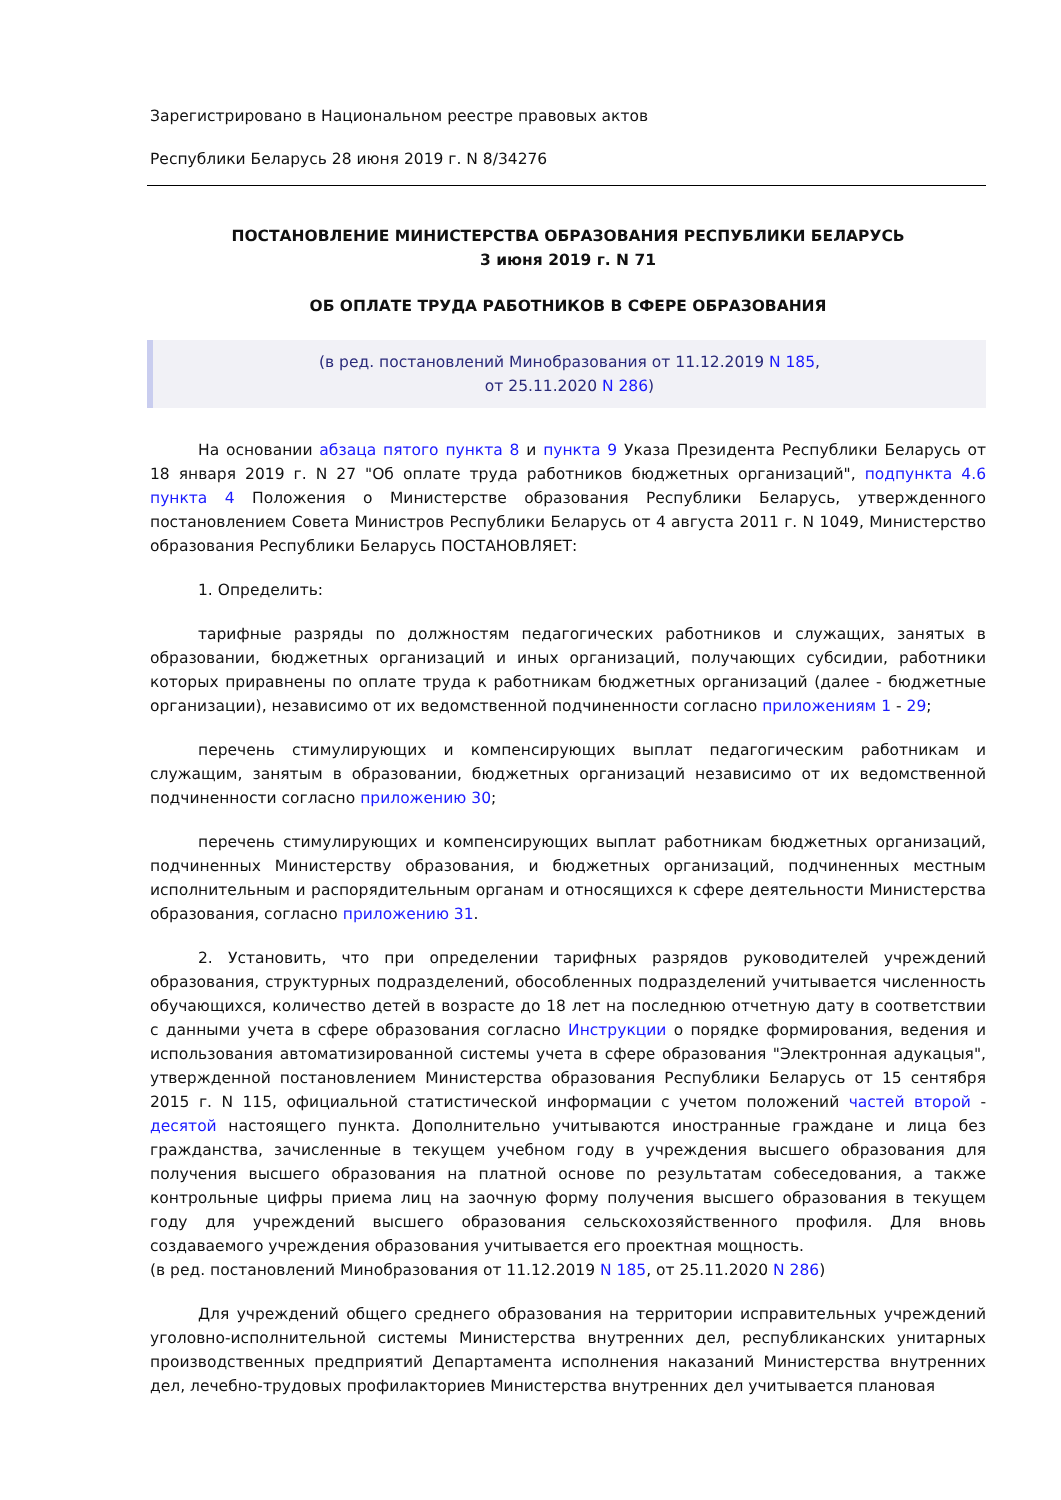Зарегистрировано в Национальном реестре правовых актов
Республики Беларусь 28 июня 2019 г. N 8/34276
ПОСТАНОВЛЕНИЕ МИНИСТЕРСТВА ОБРАЗОВАНИЯ РЕСПУБЛИКИ БЕЛАРУСЬ
3 июня 2019 г. N 71
ОБ ОПЛАТЕ ТРУДА РАБОТНИКОВ В СФЕРЕ ОБРАЗОВАНИЯ
(в ред. постановлений Минобразования от 11.12.2019 N 185,
от 25.11.2020 N 286)
На основании абзаца пятого пункта 8 и пункта 9 Указа Президента Республики Беларусь от 18 января 2019 г. N 27 "Об оплате труда работников бюджетных организаций", подпункта 4.6 пункта 4 Положения о Министерстве образования Республики Беларусь, утвержденного постановлением Совета Министров Республики Беларусь от 4 августа 2011 г. N 1049, Министерство образования Республики Беларусь ПОСТАНОВЛЯЕТ:
1. Определить:
тарифные разряды по должностям педагогических работников и служащих, занятых в образовании, бюджетных организаций и иных организаций, получающих субсидии, работники которых приравнены по оплате труда к работникам бюджетных организаций (далее - бюджетные организации), независимо от их ведомственной подчиненности согласно приложениям 1 - 29;
перечень стимулирующих и компенсирующих выплат педагогическим работникам и служащим, занятым в образовании, бюджетных организаций независимо от их ведомственной подчиненности согласно приложению 30;
перечень стимулирующих и компенсирующих выплат работникам бюджетных организаций, подчиненных Министерству образования, и бюджетных организаций, подчиненных местным исполнительным и распорядительным органам и относящихся к сфере деятельности Министерства образования, согласно приложению 31.
2. Установить, что при определении тарифных разрядов руководителей учреждений образования, структурных подразделений, обособленных подразделений учитывается численность обучающихся, количество детей в возрасте до 18 лет на последнюю отчетную дату в соответствии с данными учета в сфере образования согласно Инструкции о порядке формирования, ведения и использования автоматизированной системы учета в сфере образования "Электронная адукацыя", утвержденной постановлением Министерства образования Республики Беларусь от 15 сентября 2015 г. N 115, официальной статистической информации с учетом положений частей второй - десятой настоящего пункта. Дополнительно учитываются иностранные граждане и лица без гражданства, зачисленные в текущем учебном году в учреждения высшего образования для получения высшего образования на платной основе по результатам собеседования, а также контрольные цифры приема лиц на заочную форму получения высшего образования в текущем году для учреждений высшего образования сельскохозяйственного профиля. Для вновь создаваемого учреждения образования учитывается его проектная мощность.
(в ред. постановлений Минобразования от 11.12.2019 N 185, от 25.11.2020 N 286)
Для учреждений общего среднего образования на территории исправительных учреждений уголовно-исполнительной системы Министерства внутренних дел, республиканских унитарных производственных предприятий Департамента исполнения наказаний Министерства внутренних дел, лечебно-трудовых профилакториев Министерства внутренних дел учитывается плановая